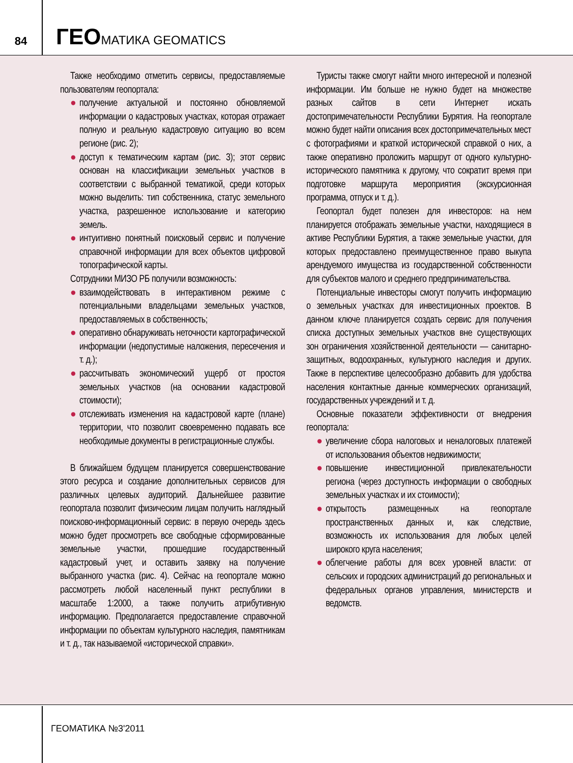84
ГЕОМАТИКА GEOMATICS
Также необходимо отметить сервисы, предоставляемые пользователям геопортала:
● получение актуальной и постоянно обновляемой информации о кадастровых участках, которая отражает полную и реальную кадастровую ситуацию во всем регионе (рис. 2);
● доступ к тематическим картам (рис. 3); этот сервис основан на классификации земельных участков в соответствии с выбранной тематикой, среди которых можно выделить: тип собственника, статус земельного участка, разрешенное использование и категорию земель.
● интуитивно понятный поисковый сервис и получение справочной информации для всех объектов цифровой топографической карты.
Сотрудники МИЗО РБ получили возможность:
● взаимодействовать в интерактивном режиме с потенциальными владельцами земельных участков, предоставляемых в собственность;
● оперативно обнаруживать неточности картографической информации (недопустимые наложения, пересечения и т. д.);
● рассчитывать экономический ущерб от простоя земельных участков (на основании кадастровой стоимости);
● отслеживать изменения на кадастровой карте (плане) территории, что позволит своевременно подавать все необходимые документы в регистрационные службы.
В ближайшем будущем планируется совершенствование этого ресурса и создание дополнительных сервисов для различных целевых аудиторий. Дальнейшее развитие геопортала позволит физическим лицам получить наглядный поисково-информационный сервис: в первую очередь здесь можно будет просмотреть все свободные сформированные земельные участки, прошедшие государственный кадастровый учет, и оставить заявку на получение выбранного участка (рис. 4). Сейчас на геопортале можно рассмотреть любой населенный пункт республики в масштабе 1:2000, а также получить атрибутивную информацию. Предполагается предоставление справочной информации по объектам культурного наследия, памятникам и т. д., так называемой «исторической справки».
Туристы также смогут найти много интересной и полезной информации. Им больше не нужно будет на множестве разных сайтов в сети Интернет искать достопримечательности Республики Бурятия. На геопортале можно будет найти описания всех достопримечательных мест с фотографиями и краткой исторической справкой о них, а также оперативно проложить маршрут от одного культурно-исторического памятника к другому, что сократит время при подготовке маршрута мероприятия (экскурсионная программа, отпуск и т. д.).
Геопортал будет полезен для инвесторов: на нем планируется отображать земельные участки, находящиеся в активе Республики Бурятия, а также земельные участки, для которых предоставлено преимущественное право выкупа арендуемого имущества из государственной собственности для субъектов малого и среднего предпринимательства.
Потенциальные инвесторы смогут получить информацию о земельных участках для инвестиционных проектов. В данном ключе планируется создать сервис для получения списка доступных земельных участков вне существующих зон ограничения хозяйственной деятельности — санитарно-защитных, водоохранных, культурного наследия и других. Также в перспективе целесообразно добавить для удобства населения контактные данные коммерческих организаций, государственных учреждений и т. д.
Основные показатели эффективности от внедрения геопортала:
● увеличение сбора налоговых и неналоговых платежей от использования объектов недвижимости;
● повышение инвестиционной привлекательности региона (через доступность информации о свободных земельных участках и их стоимости);
● открытость размещенных на геопортале пространственных данных и, как следствие, возможность их использования для любых целей широкого круга населения;
● облегчение работы для всех уровней власти: от сельских и городских администраций до региональных и федеральных органов управления, министерств и ведомств.
ГЕОМАТИКА №3'2011